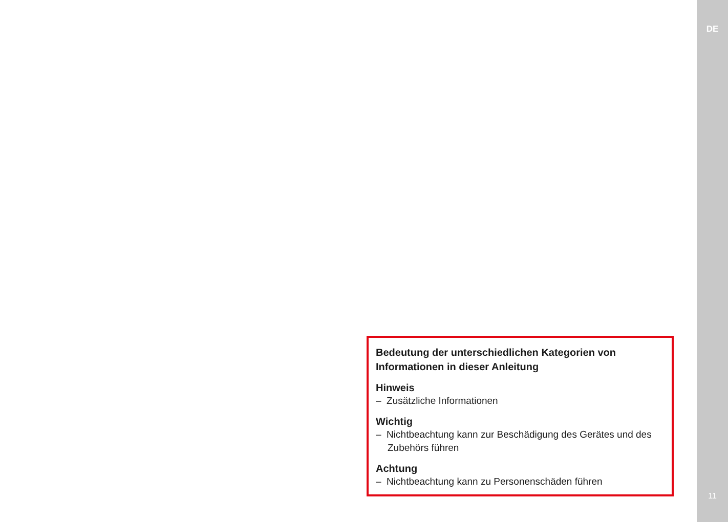Bedeutung der unterschiedlichen Kategorien von Informationen in dieser Anleitung
Hinweis
– Zusätzliche Informationen
Wichtig
– Nichtbeachtung kann zur Beschädigung des Gerätes und des Zubehörs führen
Achtung
– Nichtbeachtung kann zu Personenschäden führen
DE
11